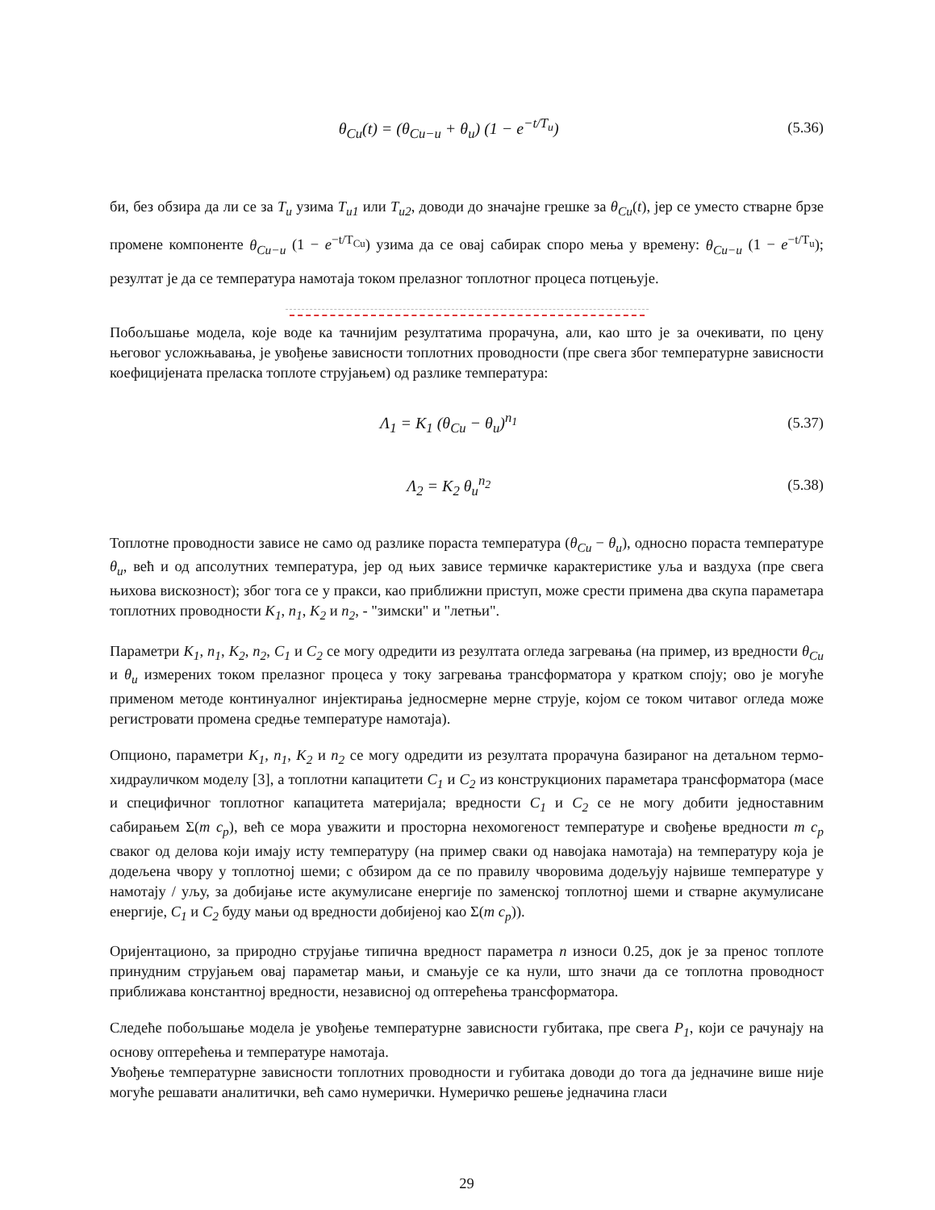θ<sub>Cu</sub>(t) = (θ<sub>Cu−u</sub> + θ<sub>u</sub>) (1 − e<sup>−t/T<sub>u</sub></sup>) (5.36)
би, без обзира да ли се за T<sub>u</sub> узима T<sub>u1</sub> или T<sub>u2</sub>, доводи до значајне грешке за θ<sub>Cu</sub>(t), јер се уместо стварне брзе промене компоненте θ<sub>Cu−u</sub> (1 − e<sup>−t/T<sub>Cu</sub></sup>) узима да се овај сабирак споро мења у времену: θ<sub>Cu−u</sub> (1 − e<sup>−t/T<sub>u</sub></sup>); резултат је да се температура намотаја током прелазног топлотног процеса потцењује.
Побољшање модела, које воде ка тачнијим резултатима прорачуна, али, као што је за очекивати, по цену његовог усложњавања, је увођење зависности топлотних проводности (пре свега због температурне зависности коефицијената преласка топлоте струјањем) од разлике температура:
Λ<sub>1</sub> = K<sub>1</sub> (θ<sub>Cu</sub> − θ<sub>u</sub>)<sup>n<sub>1</sub></sup> (5.37)
Λ<sub>2</sub> = K<sub>2</sub> θ<sub>u</sub><sup>n<sub>2</sub></sup> (5.38)
Топлотне проводности зависе не само од разлике пораста температура (θ<sub>Cu</sub> − θ<sub>u</sub>), односно пораста температуре θ<sub>u</sub>, већ и од апсолутних температура, јер од њих зависе термичке карактеристике уља и ваздуха (пре свега њихова вискозност); због тога се у пракси, као приближни приступ, може срести примена два скупа параметара топлотних проводности K<sub>1</sub>, n<sub>1</sub>, K<sub>2</sub> и n<sub>2</sub>, - "зимски" и "летњи".
Параметри K<sub>1</sub>, n<sub>1</sub>, K<sub>2</sub>, n<sub>2</sub>, C<sub>1</sub> и C<sub>2</sub> се могу одредити из резултата огледа загревања (на пример, из вредности θ<sub>Cu</sub> и θ<sub>u</sub> измерених током прелазног процеса у току загревања трансформатора у кратком споју; ово је могуће применом методе континуалног инјектирања једносмерне мерне струје, којом се током читавог огледа може регистровати промена средње температуре намотаја).
Опционо, параметри K<sub>1</sub>, n<sub>1</sub>, K<sub>2</sub> и n<sub>2</sub> се могу одредити из резултата прорачуна базираног на детаљном термо-хидрауличком моделу [3], а топлотни капацитети C<sub>1</sub> и C<sub>2</sub> из конструкционих параметара трансформатора (масе и специфичног топлотног капацитета материјала; вредности C<sub>1</sub> и C<sub>2</sub> се не могу добити једноставним сабирањем Σ(m c<sub>p</sub>), већ се мора уважити и просторна нехомогеност температуре и свођење вредности m c<sub>p</sub> сваког од делова који имају исту температуру (на пример сваки од навојака намотаја) на температуру која је додељена чвору у топлотној шеми; с обзиром да се по правилу чворовима додељују највише температуре у намотају / уљу, за добијање исте акумулисане енергије по заменској топлотној шеми и стварне акумулисане енергије, C<sub>1</sub> и C<sub>2</sub> буду мањи од вредности добијеној као Σ(m c<sub>p</sub>)).
Оријентационо, за природно струјање типична вредност параметра n износи 0.25, док је за пренос топлоте принудним струјањем овај параметар мањи, и смањује се ка нули, што значи да се топлотна проводност приближава константној вредности, независној од оптерећења трансформатора.
Следеће побољшање модела је увођење температурне зависности губитака, пре свега P<sub>1</sub>, који се рачунају на основу оптерећења и температуре намотаја.
Увођење температурне зависности топлотних проводности и губитака доводи до тога да једначине више није могуће решавати аналитички, већ само нумерички. Нумеричко решење једначина гласи
29